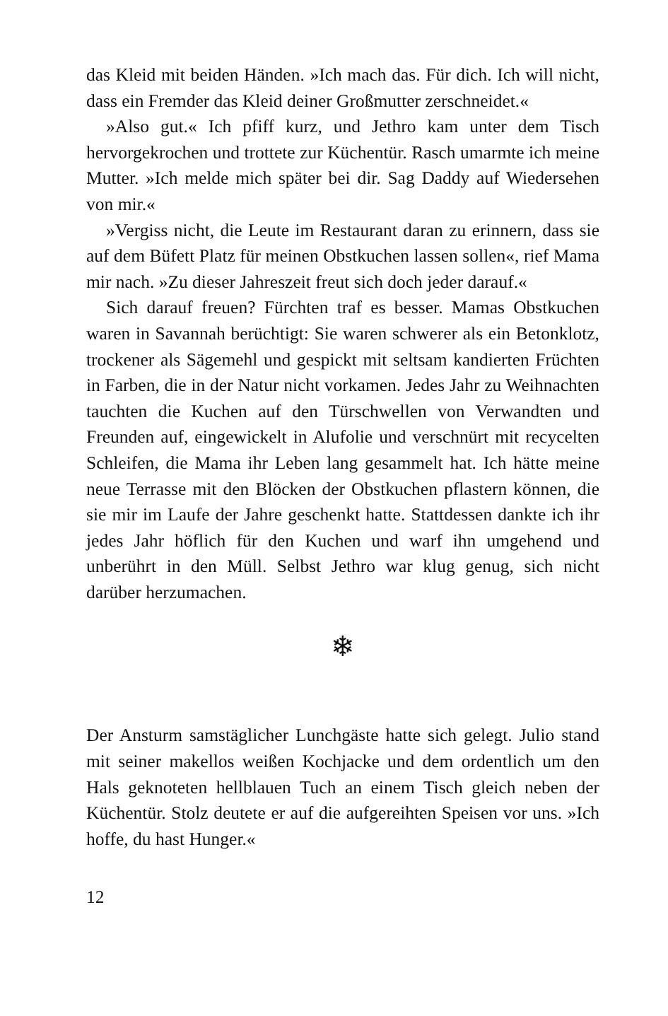das Kleid mit beiden Händen. »Ich mach das. Für dich. Ich will nicht, dass ein Fremder das Kleid deiner Großmutter zerschnei­det.«
»Also gut.« Ich pfiff kurz, und Jethro kam unter dem Tisch hervorgekrochen und trottete zur Küchentür. Rasch umarmte ich meine Mutter. »Ich melde mich später bei dir. Sag Daddy auf Wiedersehen von mir.«
»Vergiss nicht, die Leute im Restaurant daran zu erinnern, dass sie auf dem Büfett Platz für meinen Obstkuchen lassen sollen«, rief Mama mir nach. »Zu dieser Jahreszeit freut sich doch jeder darauf.«
Sich darauf freuen? Fürchten traf es besser. Mamas Obstkuchen waren in Savannah berüchtigt: Sie waren schwerer als ein Beton­klotz, trockener als Sägemehl und gespickt mit seltsam kandier­ten Früchten in Farben, die in der Natur nicht vorkamen. Jedes Jahr zu Weihnachten tauchten die Kuchen auf den Türschwellen von Verwandten und Freunden auf, eingewickelt in Alufolie und verschnürt mit recycelten Schleifen, die Mama ihr Leben lang gesammelt hat. Ich hätte meine neue Terrasse mit den Blöcken der Obstkuchen pflastern können, die sie mir im Laufe der Jahre geschenkt hatte. Stattdessen dankte ich ihr jedes Jahr höflich für den Kuchen und warf ihn umgehend und unberührt in den Müll. Selbst Jethro war klug genug, sich nicht darüber herzumachen.
❄
Der Ansturm samstäglicher Lunchgäste hatte sich gelegt. Julio stand mit seiner makellos weißen Kochjacke und dem ordentlich um den Hals geknoteten hellblauen Tuch an einem Tisch gleich neben der Küchentür. Stolz deutete er auf die aufgereihten Spei­sen vor uns. »Ich hoffe, du hast Hunger.«
12